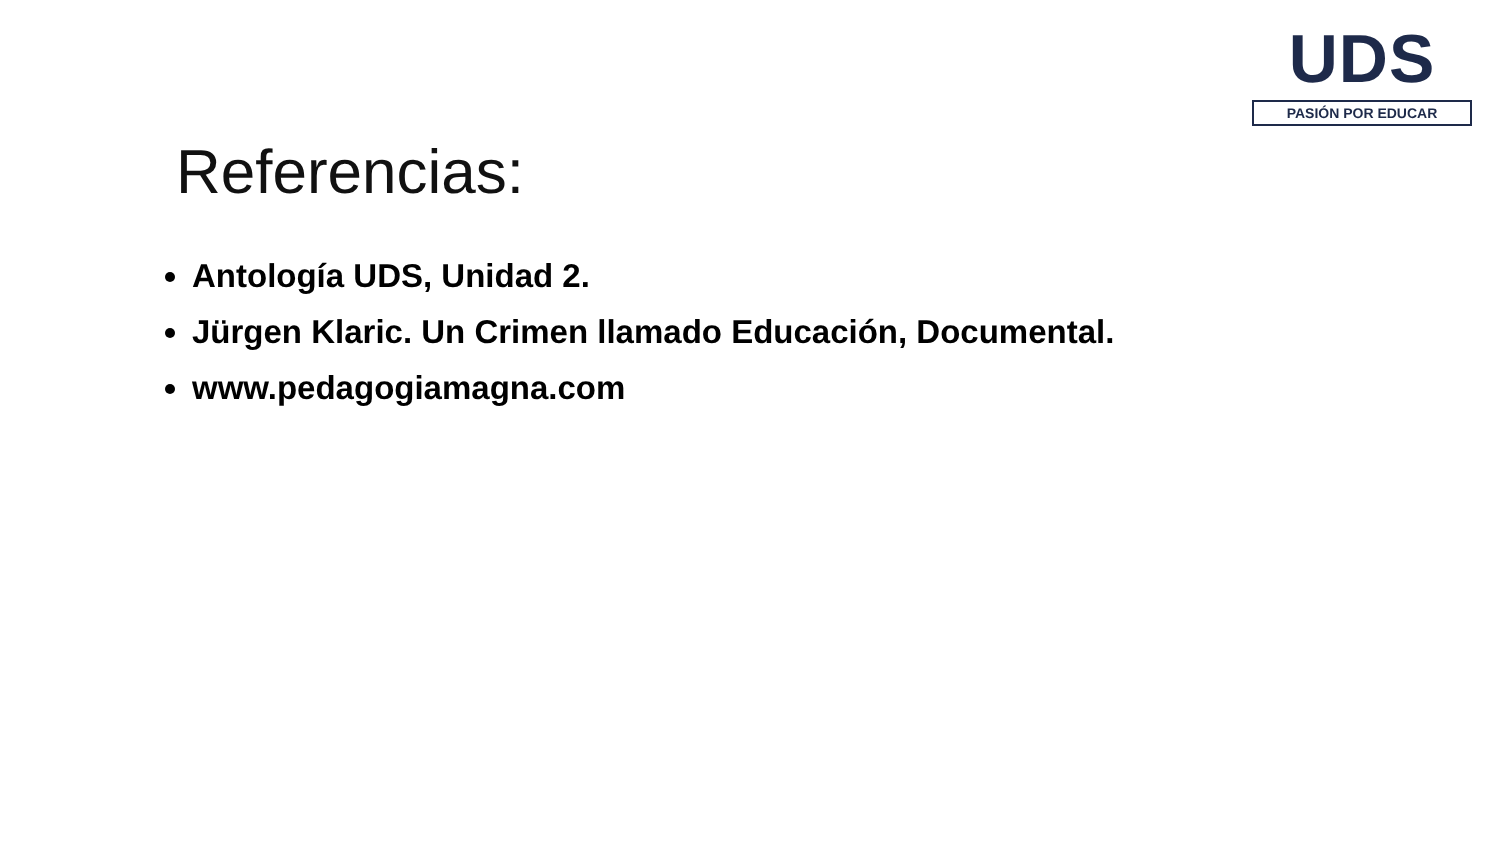UDS
PASIÓN POR EDUCAR
Referencias:
Antología UDS, Unidad 2.
Jürgen Klaric. Un Crimen llamado Educación, Documental.
www.pedagogiamagna.com